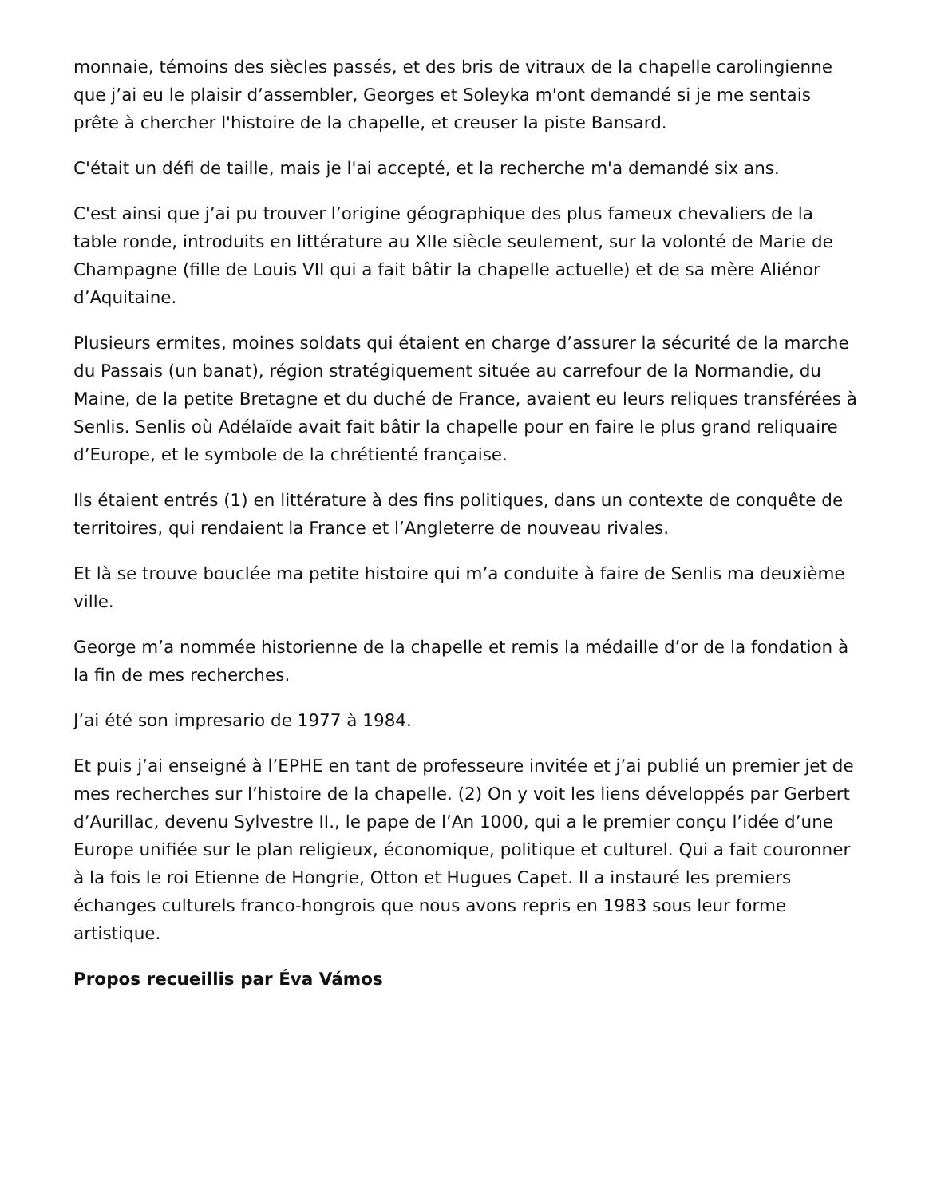monnaie, témoins des siècles passés, et des bris de vitraux de la chapelle carolingienne que j’ai eu le plaisir d’assembler, Georges et Soleyka m'ont demandé si je me sentais prête à chercher l'histoire de la chapelle, et creuser la piste Bansard.
C'était un défi de taille, mais je l'ai accepté, et la recherche m'a demandé six ans.
C'est ainsi que j’ai pu trouver l’origine géographique des plus fameux chevaliers de la table ronde, introduits en littérature au XIIe siècle seulement, sur la volonté de Marie de Champagne (fille de Louis VII qui a fait bâtir la chapelle actuelle) et de sa mère Aliénor d’Aquitaine.
Plusieurs ermites, moines soldats qui étaient en charge d’assurer la sécurité de la marche du Passais (un banat), région stratégiquement située au carrefour de la Normandie, du Maine, de la petite Bretagne et du duché de France, avaient eu leurs reliques transférées à Senlis. Senlis où Adélaïde avait fait bâtir la chapelle pour en faire le plus grand reliquaire d’Europe, et le symbole de la chrétienté française.
Ils étaient entrés (1) en littérature à des fins politiques, dans un contexte de conquête de territoires, qui rendaient la France et l’Angleterre de nouveau rivales.
Et là se trouve bouclée ma petite histoire qui m’a conduite à faire de Senlis ma deuxième ville.
George m’a nommée historienne de la chapelle et remis la médaille d’or de la fondation à la fin de mes recherches.
J’ai été son impresario de 1977 à 1984.
Et puis j’ai enseigné à l’EPHE en tant de professeure invitée et j’ai publié un premier jet de mes recherches sur l’histoire de la chapelle. (2) On y voit les liens développés par Gerbert d’Aurillac, devenu Sylvestre II., le pape de l’An 1000, qui a le premier conçu l’idée d’une Europe unifiée sur le plan religieux, économique, politique et culturel. Qui a fait couronner à la fois le roi Etienne de Hongrie, Otton et Hugues Capet. Il a instauré les premiers échanges culturels franco-hongrois que nous avons repris en 1983 sous leur forme artistique.
Propos recueillis par Éva Vámos